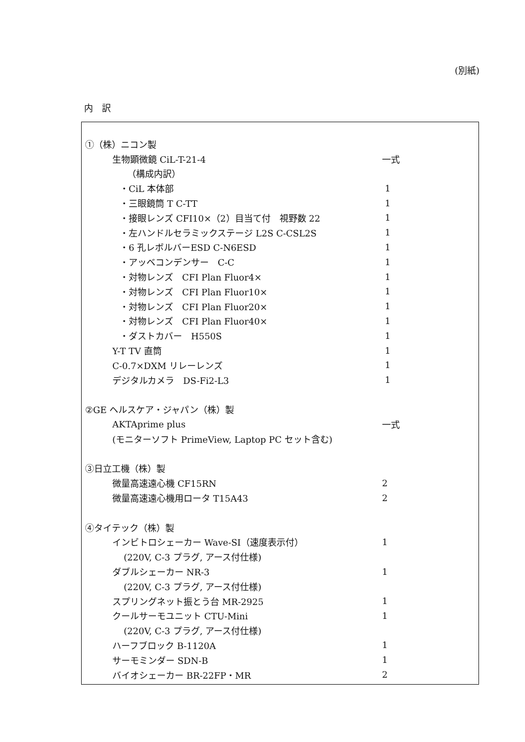(別紙)
内　訳
| ①（株）ニコン製 | |
| 生物顕微鏡 CiL-T-21-4 | 一式 |
| （構成内訳） | |
| ・CiL 本体部 | 1 |
| ・三眼鏡筒 T C-TT | 1 |
| ・接眼レンズ CFI10×（2）目当て付 視野数 22 | 1 |
| ・左ハンドルセラミックステージ L2S C-CSL2S | 1 |
| ・6 孔レボルバーESD C-N6ESD | 1 |
| ・アッベコンデンサー C-C | 1 |
| ・対物レンズ CFI Plan Fluor4× | 1 |
| ・対物レンズ CFI Plan Fluor10× | 1 |
| ・対物レンズ CFI Plan Fluor20× | 1 |
| ・対物レンズ CFI Plan Fluor40× | 1 |
| ・ダストカバー H550S | 1 |
| Y-T TV 直筒 | 1 |
| C-0.7×DXM リレーレンズ | 1 |
| デジタルカメラ DS-Fi2-L3 | 1 |
| ②GE ヘルスケア・ジャパン（株）製 | |
| AKTAprime plus | 一式 |
| (モニターソフト PrimeView, Laptop PC セット含む) | |
| ③日立工機（株）製 | |
| 微量高速遠心機 CF15RN | 2 |
| 微量高速遠心機用ロータ T15A43 | 2 |
| ④タイテック（株）製 | |
| インビトロシェーカー Wave-SI（速度表示付） | 1 |
| (220V, C-3 プラグ, アース付仕様) | |
| ダブルシェーカー NR-3 | 1 |
| (220V, C-3 プラグ, アース付仕様) | |
| スプリングネット振とう台 MR-2925 | 1 |
| クールサーモユニット CTU-Mini | 1 |
| (220V, C-3 プラグ, アース付仕様) | |
| ハーフブロック B-1120A | 1 |
| サーモミンダー SDN-B | 1 |
| バイオシェーカー BR-22FP・MR | 2 |